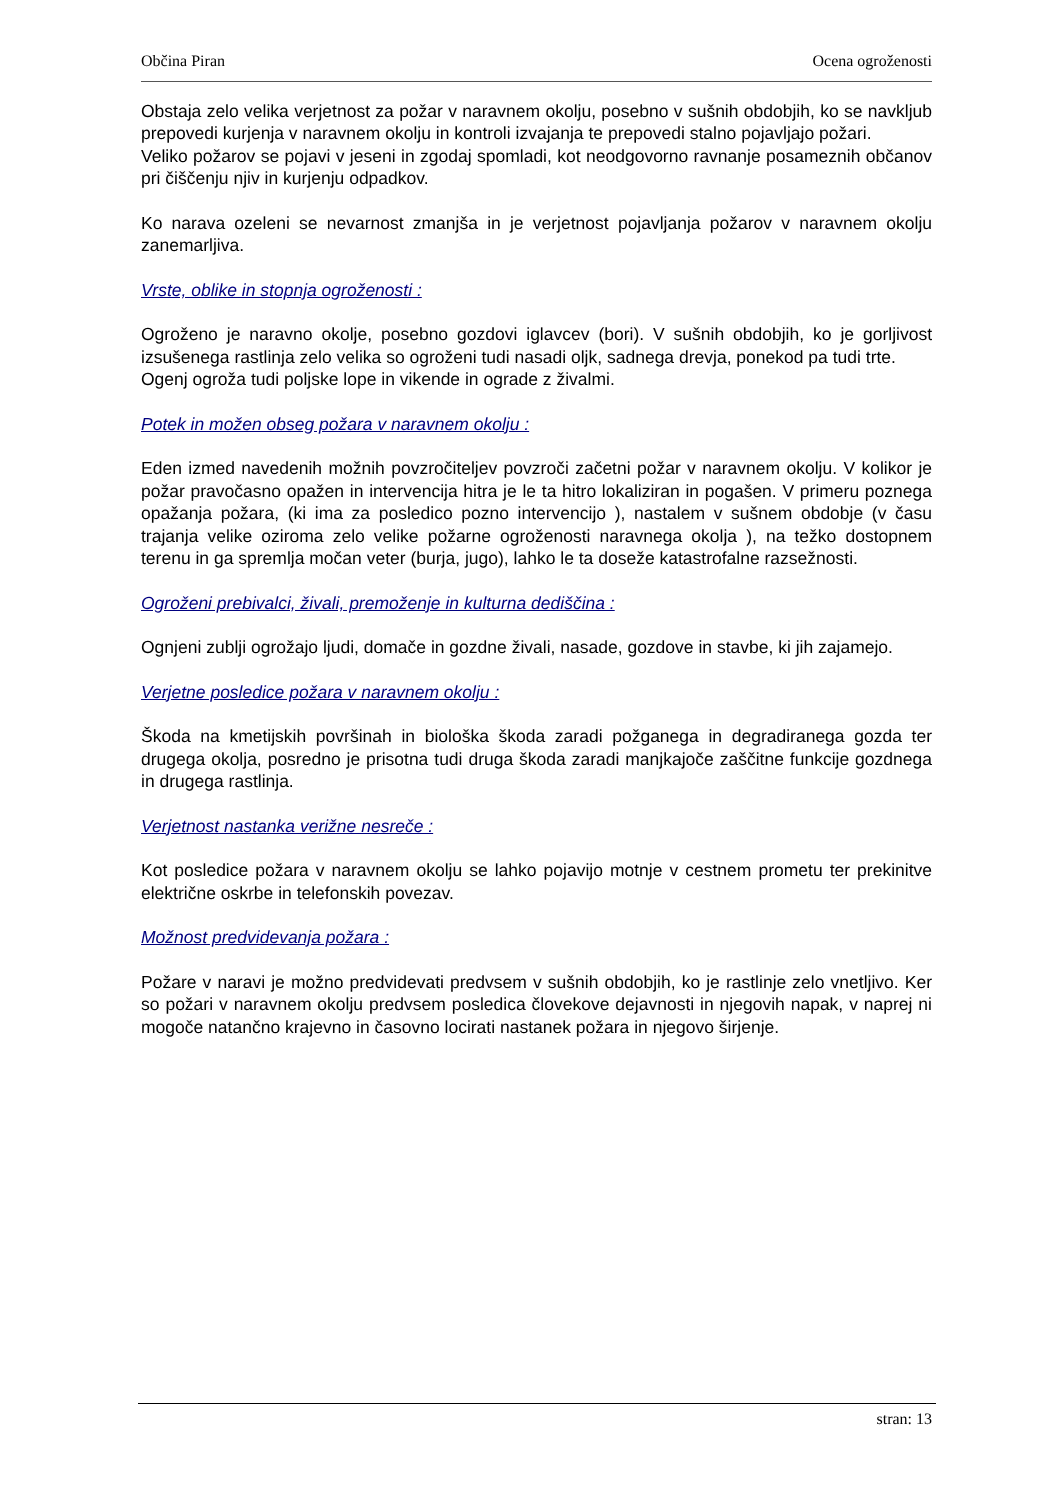Občina Piran Ocena ogroženosti
Obstaja zelo velika verjetnost za požar v naravnem okolju, posebno v sušnih obdobjih, ko se navkljub prepovedi kurjenja v naravnem okolju in kontroli izvajanja te prepovedi stalno pojavljajo požari.
Veliko požarov se pojavi v jeseni in zgodaj spomladi, kot neodgovorno ravnanje posameznih občanov pri čiščenju njiv in kurjenju odpadkov.
Ko narava ozeleni se nevarnost zmanjša in je verjetnost pojavljanja požarov v naravnem okolju zanemarljiva.
Vrste, oblike in stopnja ogroženosti :
Ogroženo je naravno okolje, posebno gozdovi iglavcev (bori). V sušnih obdobjih, ko je gorljivost izsušenega rastlinja zelo velika so ogroženi tudi nasadi oljk, sadnega drevja, ponekod pa tudi trte.
Ogenj ogroža tudi poljske lope in vikende in ograde z živalmi.
Potek in možen obseg požara v naravnem okolju :
Eden izmed navedenih možnih povzročiteljev povzroči začetni požar v naravnem okolju. V kolikor je požar pravočasno opažen in intervencija hitra je le ta hitro lokaliziran in pogašen. V primeru poznega opažanja požara, (ki ima za posledico pozno intervencijo ), nastalem v sušnem obdobje (v času trajanja velike oziroma zelo velike požarne ogroženosti naravnega okolja ), na težko dostopnem terenu in ga spremlja močan veter (burja, jugo), lahko le ta doseže katastrofalne razsežnosti.
Ogroženi prebivalci, živali, premoženje in kulturna dediščina :
Ognjeni zublji ogrožajo ljudi, domače in gozdne živali, nasade, gozdove in stavbe, ki jih zajamejo.
Verjetne posledice požara v naravnem okolju :
Škoda na kmetijskih površinah in biološka škoda zaradi požganega in degradiranega gozda ter drugega okolja, posredno je prisotna tudi druga škoda zaradi manjkajoče zaščitne funkcije gozdnega in drugega rastlinja.
Verjetnost nastanka verižne nesreče :
Kot posledice požara v naravnem okolju se lahko pojavijo motnje v cestnem prometu ter prekinitve električne oskrbe in telefonskih povezav.
Možnost predvidevanja požara :
Požare v naravi je možno predvidevati predvsem v sušnih obdobjih, ko je rastlinje zelo vnetljivo. Ker so požari v naravnem okolju predvsem posledica človekove dejavnosti in njegovih napak, v naprej ni mogoče natančno krajevno in časovno locirati nastanek požara in njegovo širjenje.
stran: 13